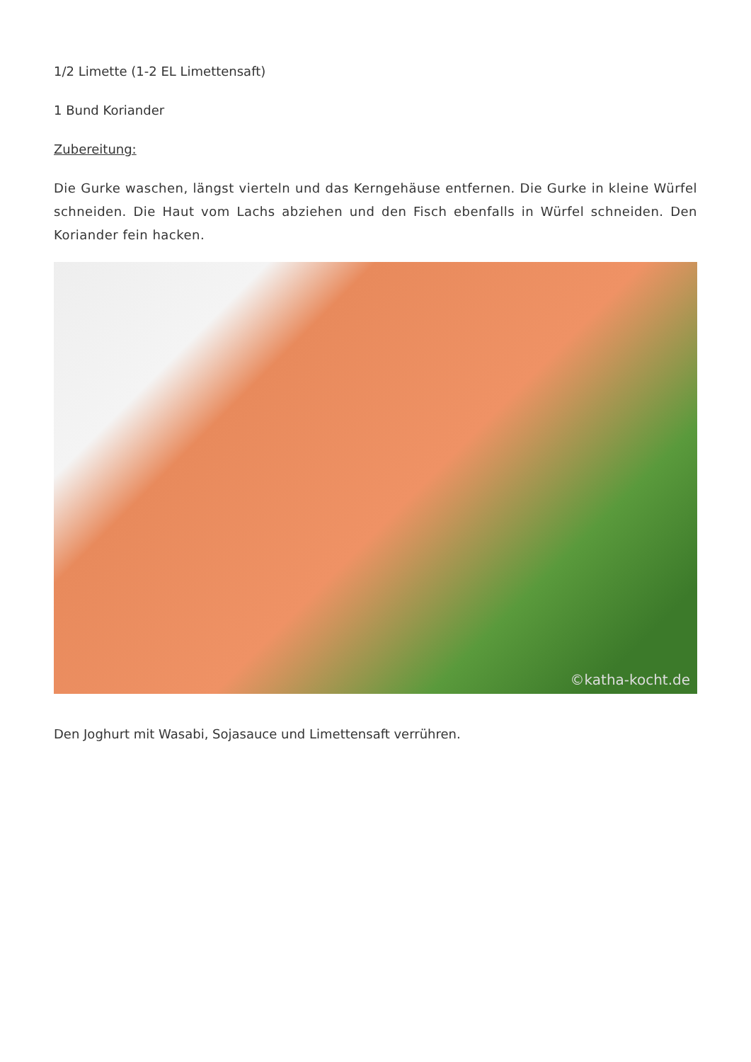1/2 Limette (1-2 EL Limettensaft)
1 Bund Koriander
Zubereitung:
Die Gurke waschen, längst vierteln und das Kerngehäuse entfernen. Die Gurke in kleine Würfel schneiden. Die Haut vom Lachs abziehen und den Fisch ebenfalls in Würfel schneiden. Den Koriander fein hacken.
©katha-kocht.de
Den Joghurt mit Wasabi, Sojasauce und Limettensaft verrühren.